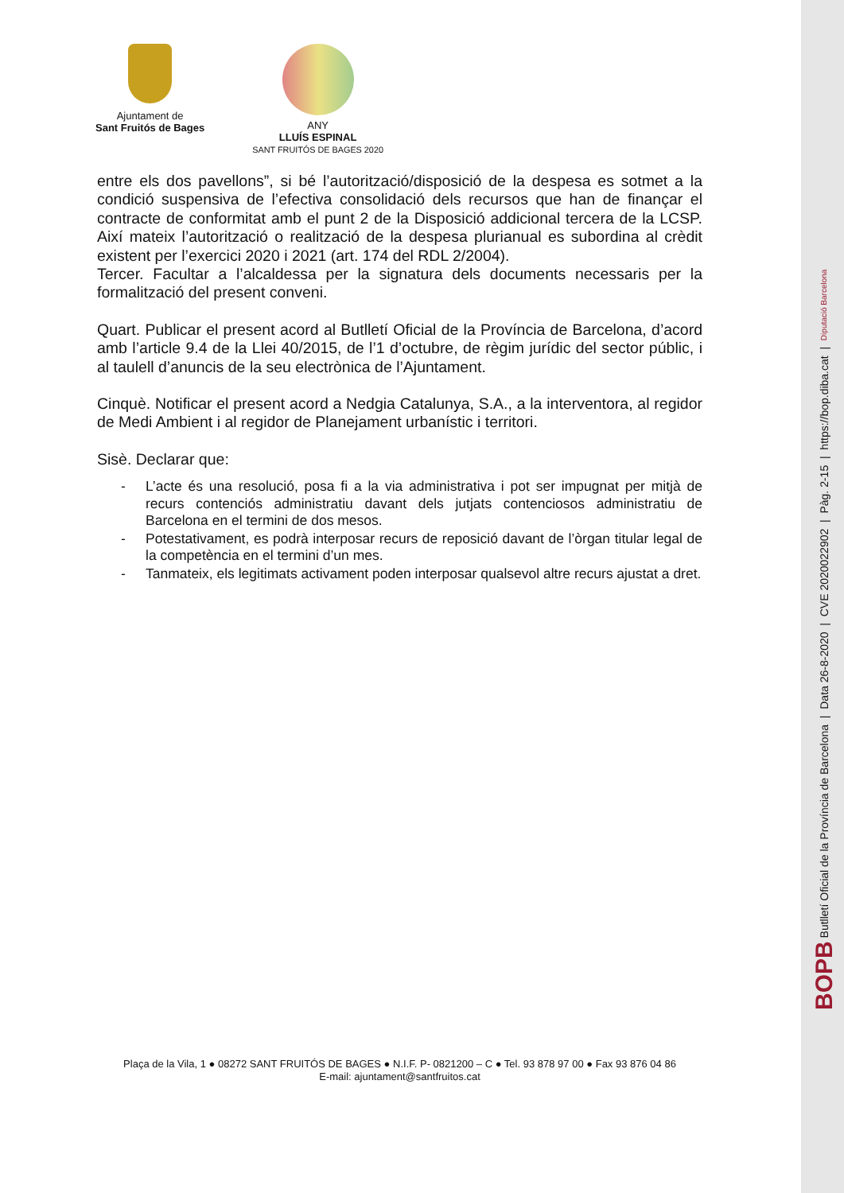Ajuntament de
Sant Fruitós de Bages
ANY
LLUÍS ESPINAL
SANT FRUITÓS DE BAGES 2020
entre els dos pavellons”, si bé l’autorització/disposició de la despesa es sotmet a la condició suspensiva de l’efectiva consolidació dels recursos que han de finançar el contracte de conformitat amb el punt 2 de la Disposició addicional tercera de la LCSP. Així mateix l’autorització o realització de la despesa plurianual es subordina al crèdit existent per l’exercici 2020 i 2021 (art. 174 del RDL 2/2004).
Tercer. Facultar a l’alcaldessa per la signatura dels documents necessaris per la formalització del present conveni.
Quart. Publicar el present acord al Butlletí Oficial de la Província de Barcelona, d’acord amb l’article 9.4 de la Llei 40/2015, de l’1 d’octubre, de règim jurídic del sector públic, i al taulell d’anuncis de la seu electrònica de l’Ajuntament.
Cinquè. Notificar el present acord a Nedgia Catalunya, S.A., a la interventora, al regidor de Medi Ambient i al regidor de Planejament urbanístic i territori.
Sisè. Declarar que:
- L’acte és una resolució, posa fi a la via administrativa i pot ser impugnat per mitjà de recurs contenciós administratiu davant dels jutjats contenciosos administratiu de Barcelona en el termini de dos mesos.
- Potestativament, es podrà interposar recurs de reposició davant de l’òrgan titular legal de la competència en el termini d’un mes.
- Tanmateix, els legitimats activament poden interposar qualsevol altre recurs ajustat a dret.
Plaça de la Vila, 1 ● 08272 SANT FRUITÓS DE BAGES ● N.I.F. P- 0821200 – C ● Tel. 93 878 97 00 ● Fax 93 876 04 86
E-mail: ajuntament@santfruitos.cat
BOPB Butlletí Oficial de la Província de Barcelona | Data 26-8-2020 | CVE 2020022902 | Pàg. 2-15 | https://bop.diba.cat | Diputació Barcelona